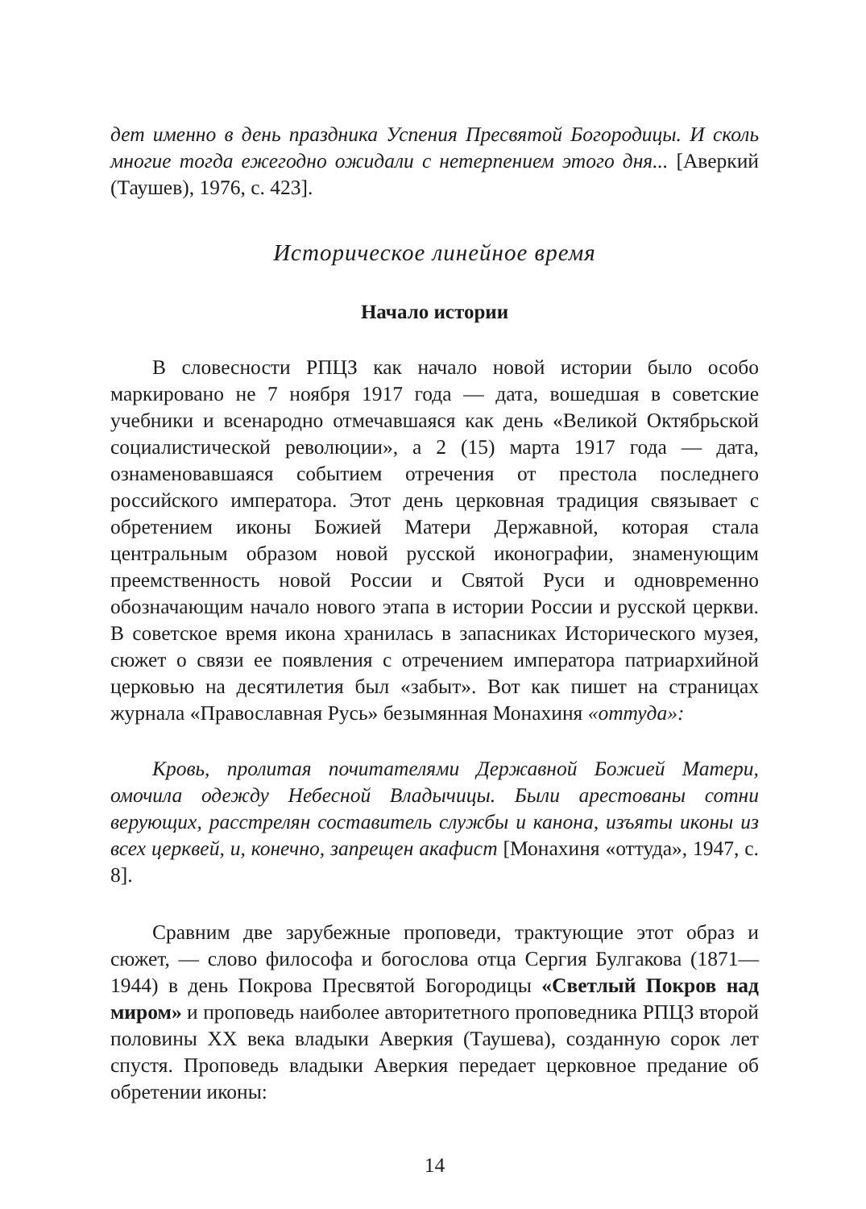дет именно в день праздника Успения Пресвятой Богородицы. И сколь многие тогда ежегодно ожидали с нетерпением этого дня... [Аверкий (Таушев), 1976, с. 423].
Историческое линейное время
Начало истории
В словесности РПЦЗ как начало новой истории было особо маркировано не 7 ноября 1917 года — дата, вошедшая в советские учебники и всенародно отмечавшаяся как день «Великой Октябрьской социалистической революции», а 2 (15) марта 1917 года — дата, ознаменовавшаяся событием отречения от престола последнего российского императора. Этот день церковная традиция связывает с обретением иконы Божией Матери Державной, которая стала центральным образом новой русской иконографии, знаменующим преемственность новой России и Святой Руси и одновременно обозначающим начало нового этапа в истории России и русской церкви. В советское время икона хранилась в запасниках Исторического музея, сюжет о связи ее появления с отречением императора патриархийной церковью на десятилетия был «забыт». Вот как пишет на страницах журнала «Православная Русь» безымянная Монахиня «оттуда»:
Кровь, пролитая почитателями Державной Божией Матери, омочила одежду Небесной Владычицы. Были арестованы сотни верующих, расстрелян составитель службы и канона, изъяты иконы из всех церквей, и, конечно, запрещен акафист [Монахиня «оттуда», 1947, с. 8].
Сравним две зарубежные проповеди, трактующие этот образ и сюжет, — слово философа и богослова отца Сергия Булгакова (1871—1944) в день Покрова Пресвятой Богородицы «Светлый Покров над миром» и проповедь наиболее авторитетного проповедника РПЦЗ второй половины XX века владыки Аверкия (Таушева), созданную сорок лет спустя. Проповедь владыки Аверкия передает церковное предание об обретении иконы:
14